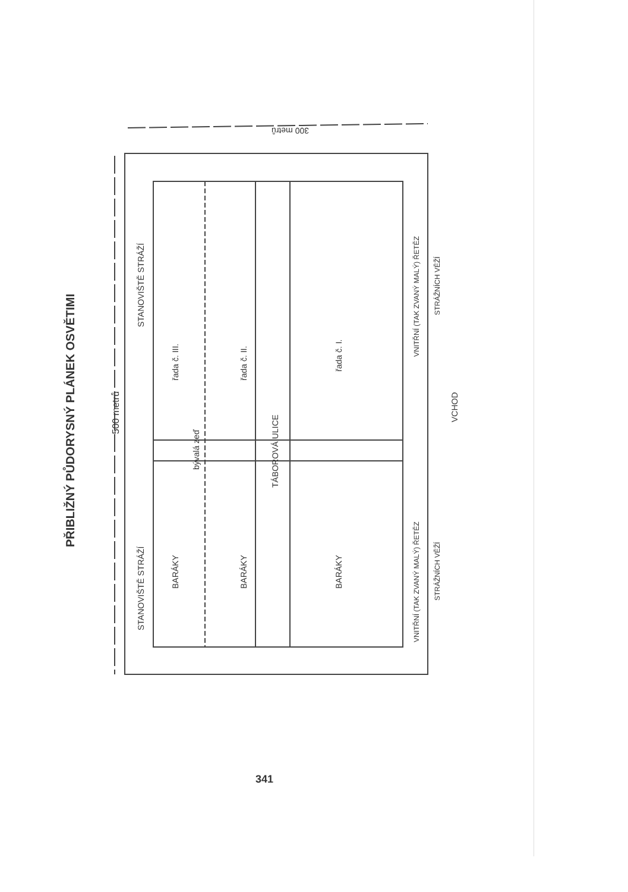PŘIBLIŽNÝ PŮDORYSNÝ PLÁNEK OSVĚTIMI
500 metrů
300 metrů
STANOVIŠTĚ STRÁŽÍ
STANOVIŠTĚ STRÁŽÍ
BARÁKY
řada č. III.
bývalá zeď
BARÁKY
řada č. II.
TÁBOROVÁ ULICE
BARÁKY
řada č. I.
VNITŘNÍ (TAK ZVANÝ MALÝ) ŘETĚZ
STRÁŽNÍCH VĚŽÍ
VNITŘNÍ (TAK ZVANÝ MALÝ) ŘETĚZ
STRÁŽNÍCH VĚŽÍ
VCHOD
341